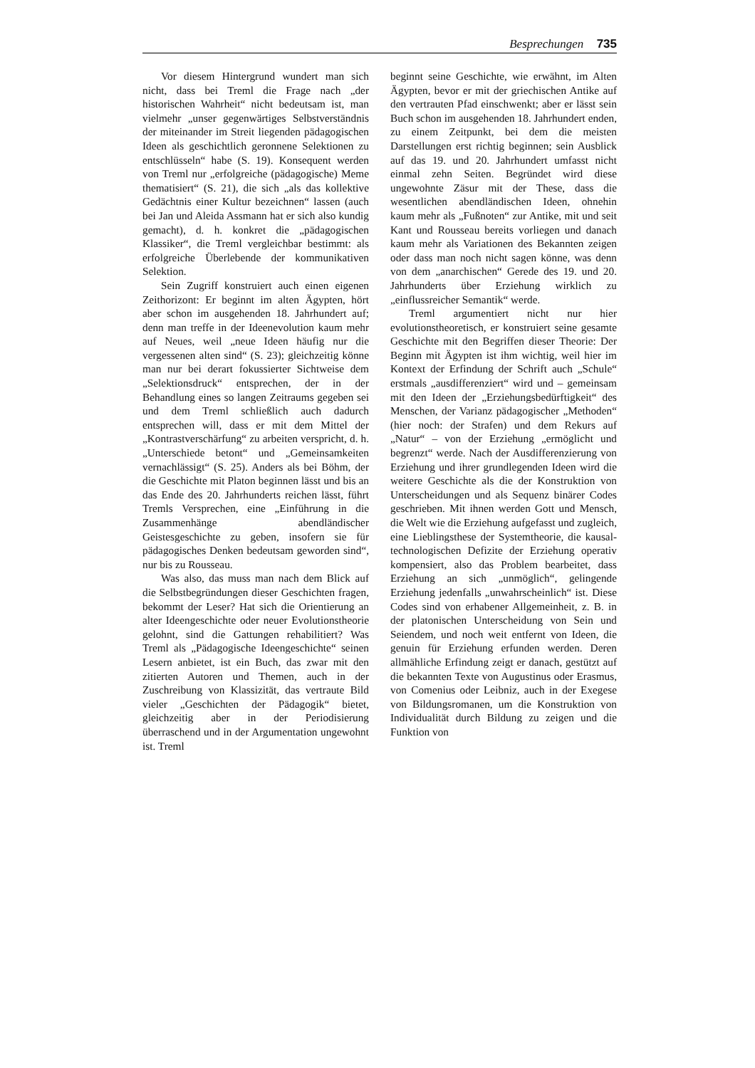Besprechungen 735
Vor diesem Hintergrund wundert man sich nicht, dass bei Treml die Frage nach „der historischen Wahrheit“ nicht bedeutsam ist, man vielmehr „unser gegenwärtiges Selbstverständnis der miteinander im Streit liegenden pädagogischen Ideen als geschichtlich geronnene Selektionen zu entschlüsseln“ habe (S. 19). Konsequent werden von Treml nur „erfolgreiche (pädagogische) Meme thematisiert“ (S. 21), die sich „als das kollektive Gedächtnis einer Kultur bezeichnen“ lassen (auch bei Jan und Aleida Assmann hat er sich also kundig gemacht), d. h. konkret die „pädagogischen Klassiker“, die Treml vergleichbar bestimmt: als erfolgreiche Überlebende der kommunikativen Selektion.
Sein Zugriff konstruiert auch einen eigenen Zeithorizont: Er beginnt im alten Ägypten, hört aber schon im ausgehenden 18. Jahrhundert auf; denn man treffe in der Ideenevolution kaum mehr auf Neues, weil „neue Ideen häufig nur die vergessenen alten sind“ (S. 23); gleichzeitig könne man nur bei derart fokussierter Sichtweise dem „Selektionsdruck“ entsprechen, der in der Behandlung eines so langen Zeitraums gegeben sei und dem Treml schließlich auch dadurch entsprechen will, dass er mit dem Mittel der „Kontrastverschärfung“ zu arbeiten verspricht, d. h. „Unterschiede betont“ und „Gemeinsamkeiten vernachlässigt“ (S. 25). Anders als bei Böhm, der die Geschichte mit Platon beginnen lässt und bis an das Ende des 20. Jahrhunderts reichen lässt, führt Tremls Versprechen, eine „Einführung in die Zusammenhänge abendländischer Geistesgeschichte zu geben, insofern sie für pädagogisches Denken bedeutsam geworden sind“, nur bis zu Rousseau.
Was also, das muss man nach dem Blick auf die Selbstbegründungen dieser Geschichten fragen, bekommt der Leser? Hat sich die Orientierung an alter Ideengeschichte oder neuer Evolutionstheorie gelohnt, sind die Gattungen rehabilitiert? Was Treml als „Pädagogische Ideengeschichte“ seinen Lesern anbietet, ist ein Buch, das zwar mit den zitierten Autoren und Themen, auch in der Zuschreibung von Klassizität, das vertraute Bild vieler „Geschichten der Pädagogik“ bietet, gleichzeitig aber in der Periodisierung überraschend und in der Argumentation ungewohnt ist. Treml
beginnt seine Geschichte, wie erwähnt, im Alten Ägypten, bevor er mit der griechischen Antike auf den vertrauten Pfad einschwenkt; aber er lässt sein Buch schon im ausgehenden 18. Jahrhundert enden, zu einem Zeitpunkt, bei dem die meisten Darstellungen erst richtig beginnen; sein Ausblick auf das 19. und 20. Jahrhundert umfasst nicht einmal zehn Seiten. Begründet wird diese ungewohnte Zäsur mit der These, dass die wesentlichen abendländischen Ideen, ohnehin kaum mehr als „Fußnoten“ zur Antike, mit und seit Kant und Rousseau bereits vorliegen und danach kaum mehr als Variationen des Bekannten zeigen oder dass man noch nicht sagen könne, was denn von dem „anarchischen“ Gerede des 19. und 20. Jahrhunderts über Erziehung wirklich zu „einflussreicher Semantik“ werde.
Treml argumentiert nicht nur hier evolutionstheoretisch, er konstruiert seine gesamte Geschichte mit den Begriffen dieser Theorie: Der Beginn mit Ägypten ist ihm wichtig, weil hier im Kontext der Erfindung der Schrift auch „Schule“ erstmals „ausdifferenziert“ wird und – gemeinsam mit den Ideen der „Erziehungsbedürftigkeit“ des Menschen, der Varianz pädagogischer „Methoden“ (hier noch: der Strafen) und dem Rekurs auf „Natur“ – von der Erziehung „ermöglicht und begrenzt“ werde. Nach der Ausdifferenzierung von Erziehung und ihrer grundlegenden Ideen wird die weitere Geschichte als die der Konstruktion von Unterscheidungen und als Sequenz binärer Codes geschrieben. Mit ihnen werden Gott und Mensch, die Welt wie die Erziehung aufgefasst und zugleich, eine Lieblingsthese der Systemtheorie, die kausal-technologischen Defizite der Erziehung operativ kompensiert, also das Problem bearbeitet, dass Erziehung an sich „unmöglich“, gelingende Erziehung jedenfalls „unwahrscheinlich“ ist. Diese Codes sind von erhabener Allgemeinheit, z. B. in der platonischen Unterscheidung von Sein und Seiendem, und noch weit entfernt von Ideen, die genuin für Erziehung erfunden werden. Deren allmähliche Erfindung zeigt er danach, gestützt auf die bekannten Texte von Augustinus oder Erasmus, von Comenius oder Leibniz, auch in der Exegese von Bildungsromanen, um die Konstruktion von Individualität durch Bildung zu zeigen und die Funktion von